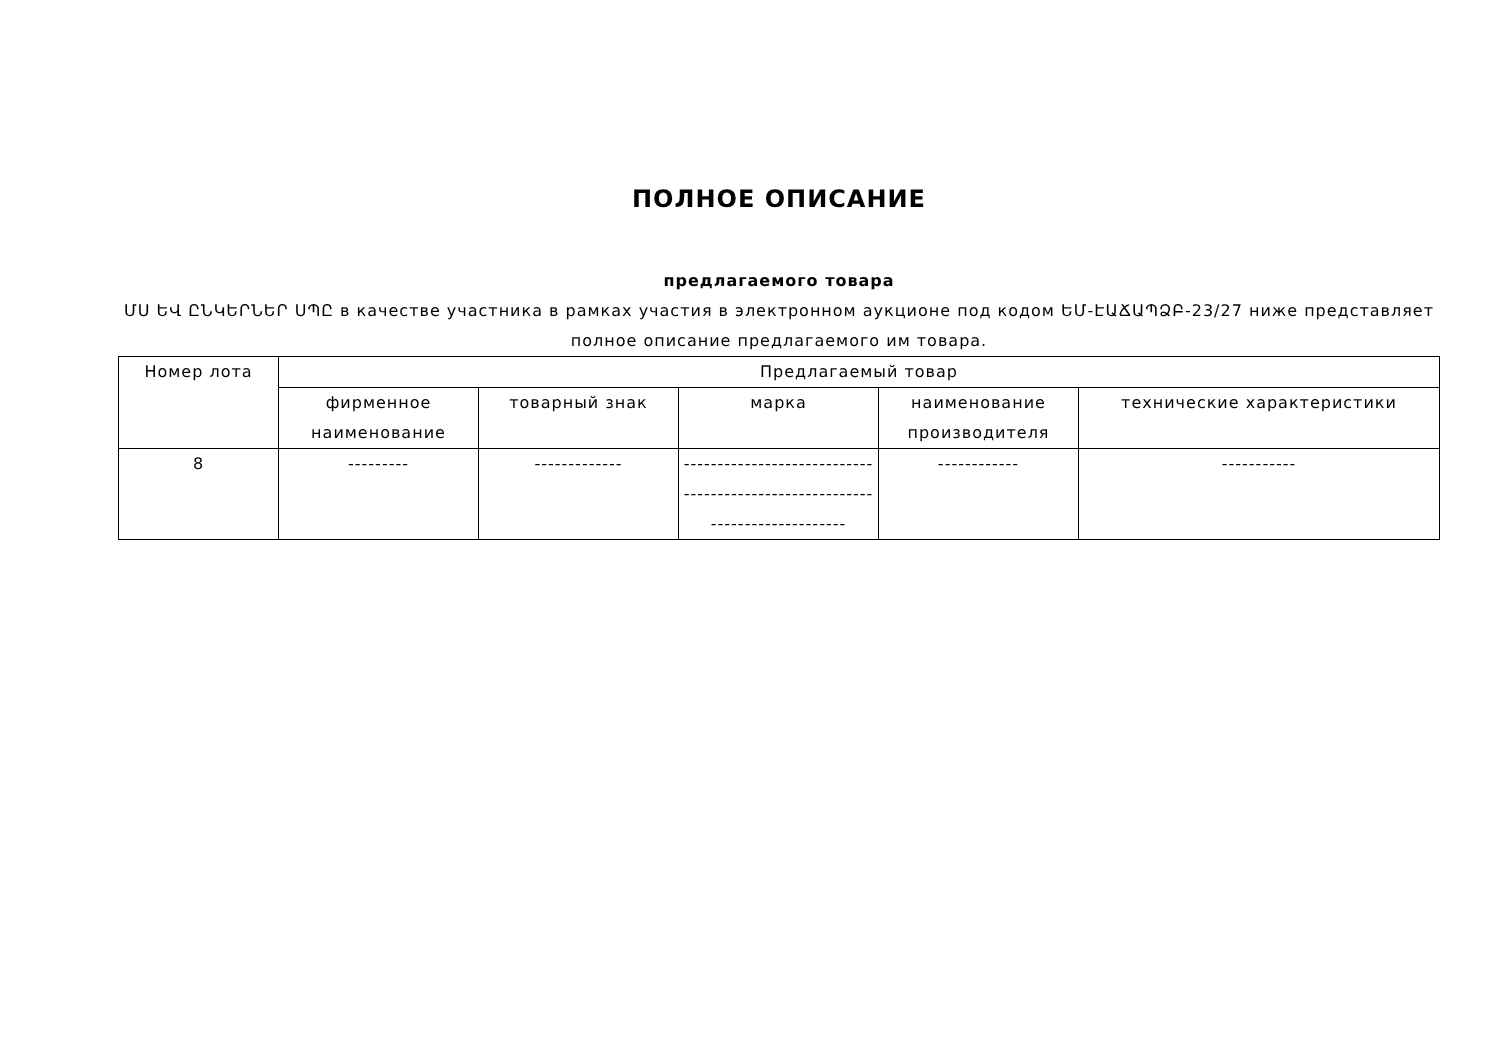ПОЛНОЕ ОПИСАНИЕ
предлагаемого товара
ՄՍ ԵՎ ԸՆԿԵՐՆԵՐ ՍՊԸ в качестве участника в рамках участия в электронном аукционе под кодом ԵՄ-ԷԱՃԱՊՁԲ-23/27 ниже представляет полное описание предлагаемого им товара.
| Номер лота | Предлагаемый товар | | | | |
| --- | --- | --- | --- | --- | --- |
| | фирменное наименование | товарный знак | марка | наименование производителя | технические характеристики |
| 8 | --------- | ------------- | ---------------------------------------------------------------------------- | ------------ | ----------- |